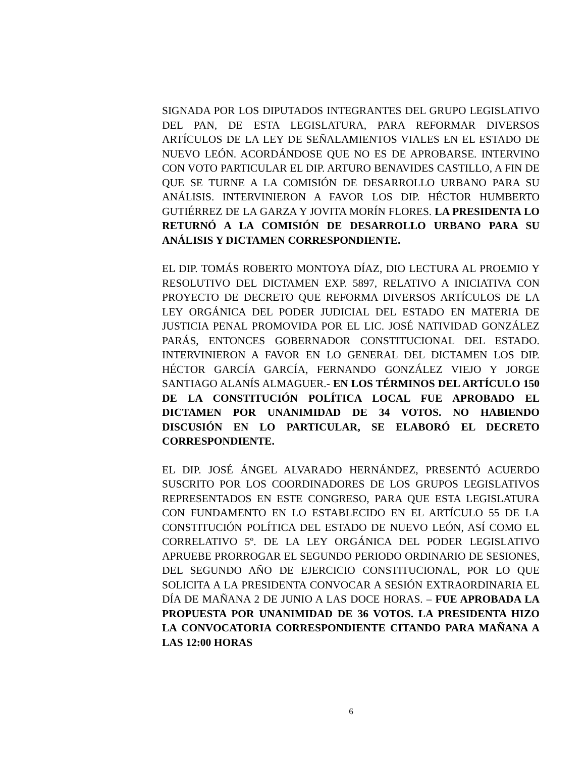SIGNADA POR LOS DIPUTADOS INTEGRANTES DEL GRUPO LEGISLATIVO DEL PAN, DE ESTA LEGISLATURA, PARA REFORMAR DIVERSOS ARTÍCULOS DE LA LEY DE SEÑALAMIENTOS VIALES EN EL ESTADO DE NUEVO LEÓN. ACORDÁNDOSE QUE NO ES DE APROBARSE. INTERVINO CON VOTO PARTICULAR EL DIP. ARTURO BENAVIDES CASTILLO, A FIN DE QUE SE TURNE A LA COMISIÓN DE DESARROLLO URBANO PARA SU ANÁLISIS. INTERVINIERON A FAVOR LOS DIP. HÉCTOR HUMBERTO GUTIÉRREZ DE LA GARZA Y JOVITA MORÍN FLORES. LA PRESIDENTA LO RETURNÓ A LA COMISIÓN DE DESARROLLO URBANO PARA SU ANÁLISIS Y DICTAMEN CORRESPONDIENTE.
EL DIP. TOMÁS ROBERTO MONTOYA DÍAZ, DIO LECTURA AL PROEMIO Y RESOLUTIVO DEL DICTAMEN EXP. 5897, RELATIVO A INICIATIVA CON PROYECTO DE DECRETO QUE REFORMA DIVERSOS ARTÍCULOS DE LA LEY ORGÁNICA DEL PODER JUDICIAL DEL ESTADO EN MATERIA DE JUSTICIA PENAL PROMOVIDA POR EL LIC. JOSÉ NATIVIDAD GONZÁLEZ PARÁS, ENTONCES GOBERNADOR CONSTITUCIONAL DEL ESTADO. INTERVINIERON A FAVOR EN LO GENERAL DEL DICTAMEN LOS DIP. HÉCTOR GARCÍA GARCÍA, FERNANDO GONZÁLEZ VIEJO Y JORGE SANTIAGO ALANÍS ALMAGUER.- EN LOS TÉRMINOS DEL ARTÍCULO 150 DE LA CONSTITUCIÓN POLÍTICA LOCAL FUE APROBADO EL DICTAMEN POR UNANIMIDAD DE 34 VOTOS. NO HABIENDO DISCUSIÓN EN LO PARTICULAR, SE ELABORÓ EL DECRETO CORRESPONDIENTE.
EL DIP. JOSÉ ÁNGEL ALVARADO HERNÁNDEZ, PRESENTÓ ACUERDO SUSCRITO POR LOS COORDINADORES DE LOS GRUPOS LEGISLATIVOS REPRESENTADOS EN ESTE CONGRESO, PARA QUE ESTA LEGISLATURA CON FUNDAMENTO EN LO ESTABLECIDO EN EL ARTÍCULO 55 DE LA CONSTITUCIÓN POLÍTICA DEL ESTADO DE NUEVO LEÓN, ASÍ COMO EL CORRELATIVO 5º. DE LA LEY ORGÁNICA DEL PODER LEGISLATIVO APRUEBE PRORROGAR EL SEGUNDO PERIODO ORDINARIO DE SESIONES, DEL SEGUNDO AÑO DE EJERCICIO CONSTITUCIONAL, POR LO QUE SOLICITA A LA PRESIDENTA CONVOCAR A SESIÓN EXTRAORDINARIA EL DÍA DE MAÑANA 2 DE JUNIO A LAS DOCE HORAS. – FUE APROBADA LA PROPUESTA POR UNANIMIDAD DE 36 VOTOS. LA PRESIDENTA HIZO LA CONVOCATORIA CORRESPONDIENTE CITANDO PARA MAÑANA A LAS 12:00 HORAS
6